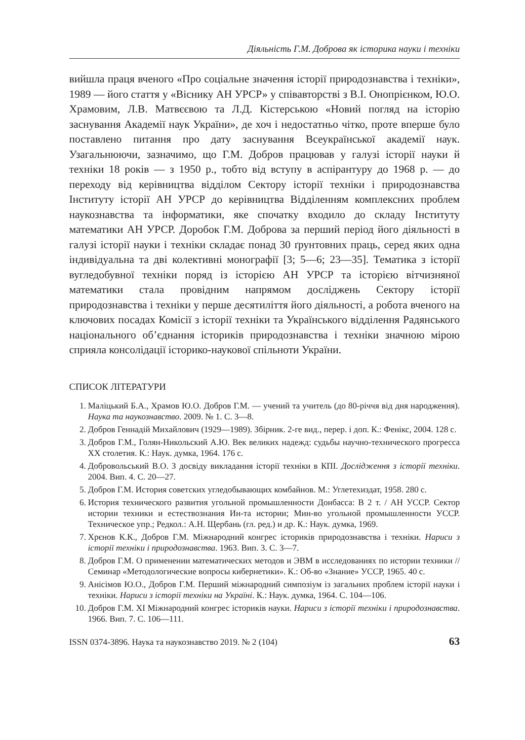Діяльність Г.М. Доброва як історика науки і техніки
вийшла праця вченого «Про соціальне значення історії природознавства і техніки», 1989 — його стаття у «Віснику АН УРСР» у співавторстві з В.І. Онопрієнком, Ю.О. Храмовим, Л.В. Матвєєвою та Л.Д. Кістерською «Новий погляд на історію заснування Академії наук України», де хоч і недостатньо чітко, проте вперше було поставлено питання про дату заснування Всеукраїнської академії наук. Узагальнюючи, зазначимо, що Г.М. Добров працював у галузі історії науки й техніки 18 років — з 1950 р., тобто від вступу в аспірантуру до 1968 р. — до переходу від керівництва відділом Сектору історії техніки і природознавства Інституту історії АН УРСР до керівництва Відділенням комплексних проблем наукознавства та інформатики, яке спочатку входило до складу Інституту математики АН УРСР. Доробок Г.М. Доброва за перший період його діяльності в галузі історії науки і техніки складає понад 30 ґрунтовних праць, серед яких одна індивідуальна та дві колективні монографії [3; 5—6; 23—35]. Тематика з історії вугледобувної техніки поряд із історією АН УРСР та історією вітчизняної математики стала провідним напрямом досліджень Сектору історії природознавства і техніки у перше десятиліття його діяльності, а робота вченого на ключових посадах Комісії з історії техніки та Українського відділення Радянського національного об’єднання істориків природознавства і техніки значною мірою сприяла консолідації історико-наукової спільноти України.
СПИСОК ЛІТЕРАТУРИ
1. Маліцький Б.А., Храмов Ю.О. Добров Г.М. — учений та учитель (до 80-річчя від дня народження). Наука та наукознавство. 2009. № 1. С. 3—8.
2. Добров Геннадій Михайлович (1929—1989). Збірник. 2-ге вид., перер. і доп. К.: Фенікс, 2004. 128 с.
3. Добров Г.М., Голян-Никольский А.Ю. Век великих надежд: судьбы научно-технического прогресса ХХ столетия. К.: Наук. думка, 1964. 176 с.
4. Добровольський В.О. З досвіду викладання історії техніки в КПІ. Дослідження з історії техніки. 2004. Вип. 4. С. 20—27.
5. Добров Г.М. История советских угледобывающих комбайнов. М.: Углетехиздат, 1958. 280 с.
6. История технического развития угольной промышленности Донбасса: В 2 т. / АН УССР. Сектор истории техники и естествознания Ин-та истории; Мин-во угольной промышленности УССР. Техническое упр.; Редкол.: А.Н. Щербань (гл. ред.) и др. К.: Наук. думка, 1969.
7. Хрєнов К.К., Добров Г.М. Міжнародний конгрес істориків природознавства і техніки. Нариси з історії техніки і природознавства. 1963. Вип. 3. С. 3—7.
8. Добров Г.М. О применении математических методов и ЭВМ в исследованиях по истории техники // Семинар «Методологические вопросы кибернетики». К.: Об-во «Знание» УССР, 1965. 40 с.
9. Анісімов Ю.О., Добров Г.М. Перший міжнародний симпозіум із загальних проблем історії науки і техніки. Нариси з історії техніки на Україні. К.: Наук. думка, 1964. С. 104—106.
10. Добров Г.М. XI Міжнародний конгрес істориків науки. Нариси з історії техніки і природознавства. 1966. Вип. 7. С. 106—111.
ISSN 0374-3896. Наука та наукознавство 2019. № 2 (104) 63